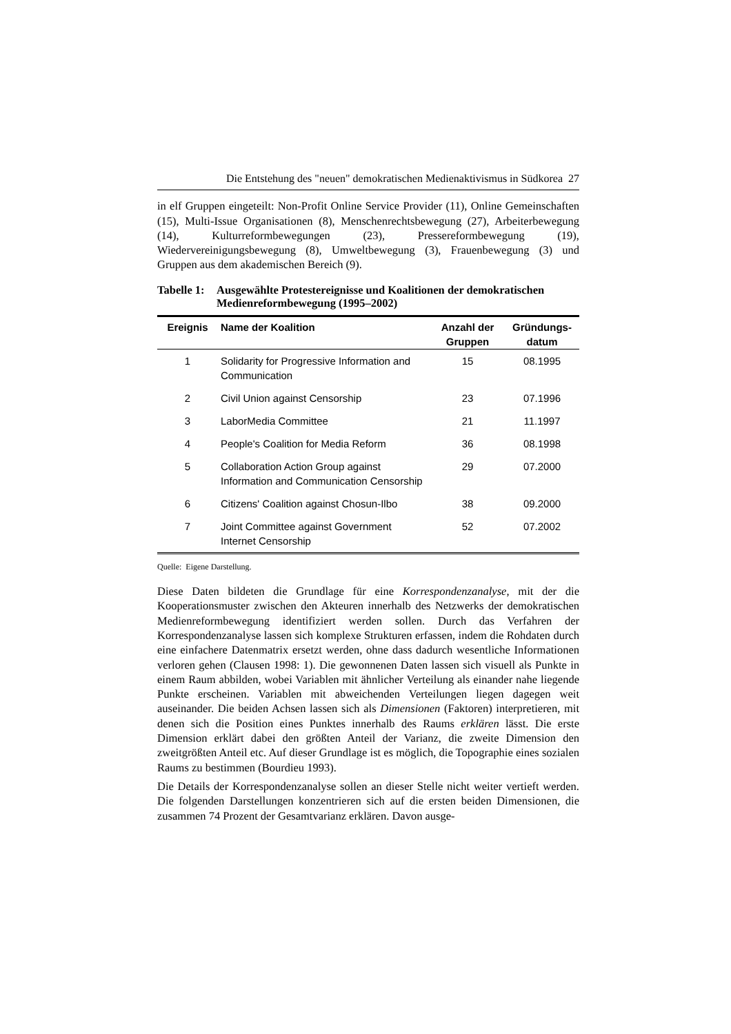Die Entstehung des "neuen" demokratischen Medienaktivismus in Südkorea 27
in elf Gruppen eingeteilt: Non-Profit Online Service Provider (11), Online Gemeinschaften (15), Multi-Issue Organisationen (8), Menschenrechtsbewegung (27), Arbeiterbewegung (14), Kulturreformbewegungen (23), Pressereformbewegung (19), Wiedervereinigungsbewegung (8), Umweltbewegung (3), Frauenbewegung (3) und Gruppen aus dem akademischen Bereich (9).
Tabelle 1: Ausgewählte Protestereignisse und Koalitionen der demokratischen Medienreformbewegung (1995–2002)
| Ereignis | Name der Koalition | Anzahl der Gruppen | Gründungs-datum |
| --- | --- | --- | --- |
| 1 | Solidarity for Progressive Information and Communication | 15 | 08.1995 |
| 2 | Civil Union against Censorship | 23 | 07.1996 |
| 3 | LaborMedia Committee | 21 | 11.1997 |
| 4 | People's Coalition for Media Reform | 36 | 08.1998 |
| 5 | Collaboration Action Group against Information and Communication Censorship | 29 | 07.2000 |
| 6 | Citizens' Coalition against Chosun-Ilbo | 38 | 09.2000 |
| 7 | Joint Committee against Government Internet Censorship | 52 | 07.2002 |
Quelle: Eigene Darstellung.
Diese Daten bildeten die Grundlage für eine Korrespondenzanalyse, mit der die Kooperationsmuster zwischen den Akteuren innerhalb des Netzwerks der demokratischen Medienreformbewegung identifiziert werden sollen. Durch das Verfahren der Korrespondenzanalyse lassen sich komplexe Strukturen erfassen, indem die Rohdaten durch eine einfachere Datenmatrix ersetzt werden, ohne dass dadurch wesentliche Informationen verloren gehen (Clausen 1998: 1). Die gewonnenen Daten lassen sich visuell als Punkte in einem Raum abbilden, wobei Variablen mit ähnlicher Verteilung als einander nahe liegende Punkte erscheinen. Variablen mit abweichenden Verteilungen liegen dagegen weit auseinander. Die beiden Achsen lassen sich als Dimensionen (Faktoren) interpretieren, mit denen sich die Position eines Punktes innerhalb des Raums erklären lässt. Die erste Dimension erklärt dabei den größten Anteil der Varianz, die zweite Dimension den zweitgrößten Anteil etc. Auf dieser Grundlage ist es möglich, die Topographie eines sozialen Raums zu bestimmen (Bourdieu 1993).
Die Details der Korrespondenzanalyse sollen an dieser Stelle nicht weiter vertieft werden. Die folgenden Darstellungen konzentrieren sich auf die ersten beiden Dimensionen, die zusammen 74 Prozent der Gesamtvarianz erklären. Davon ausge-